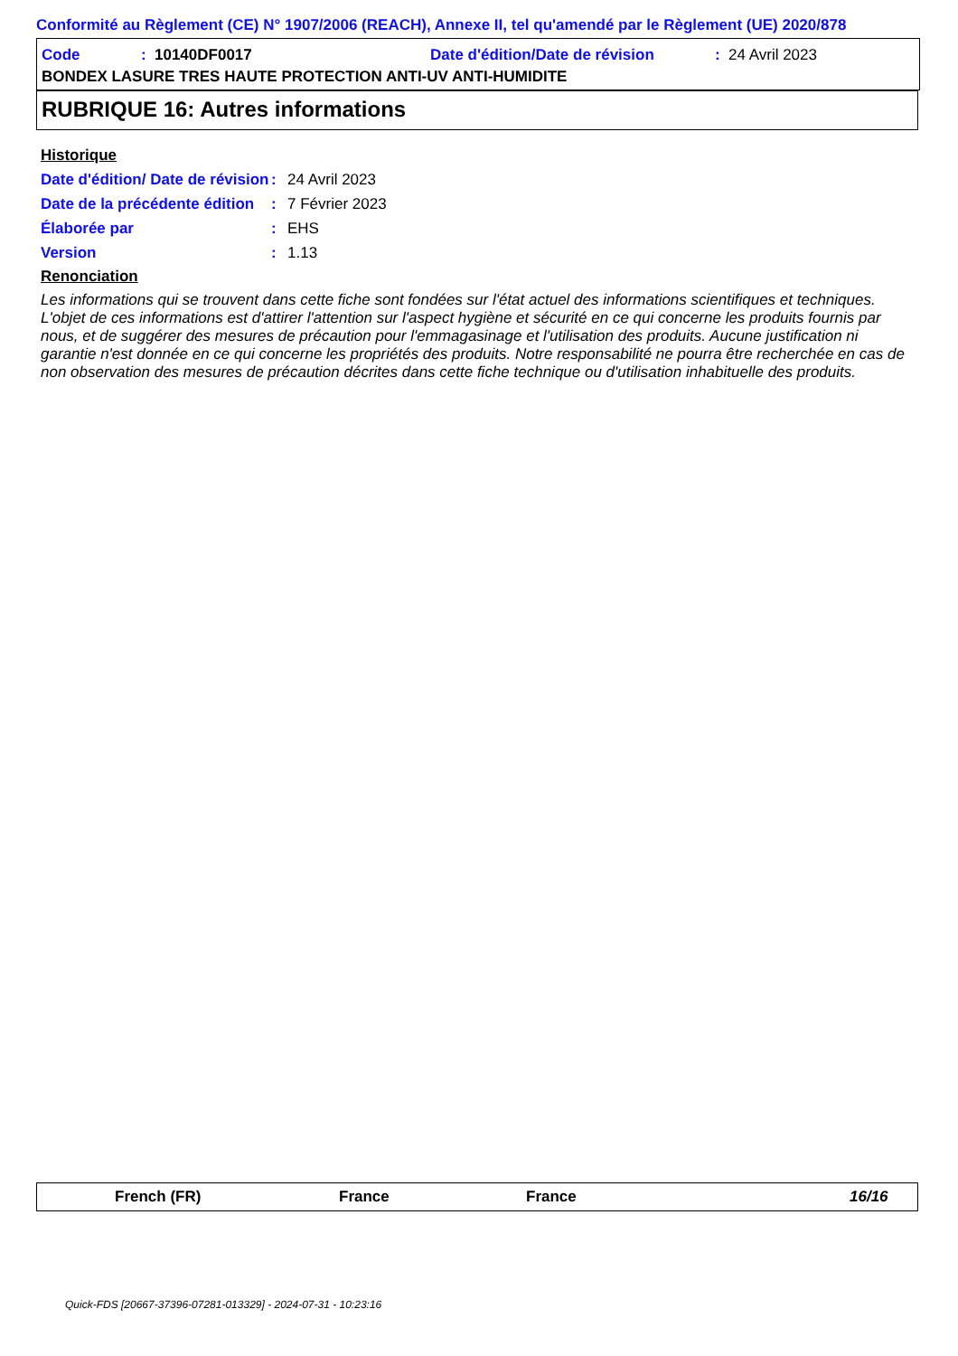Conformité au Règlement (CE) N° 1907/2006 (REACH), Annexe II, tel qu'amendé par le Règlement (UE) 2020/878
Code: 10140DF0017 Date d'édition/Date de révision: 24 Avril 2023
BONDEX LASURE TRES HAUTE PROTECTION ANTI-UV ANTI-HUMIDITE
RUBRIQUE 16: Autres informations
Historique
Date d'édition/ Date de révision: 24 Avril 2023
Date de la précédente édition: 7 Février 2023
Élaborée par: EHS
Version: 1.13
Renonciation
Les informations qui se trouvent dans cette fiche sont fondées sur l'état actuel des informations scientifiques et techniques. L'objet de ces informations est d'attirer l'attention sur l'aspect hygiène et sécurité en ce qui concerne les produits fournis par nous, et de suggérer des mesures de précaution pour l'emmagasinage et l'utilisation des produits. Aucune justification ni garantie n'est donnée en ce qui concerne les propriétés des produits. Notre responsabilité ne pourra être recherchée en cas de non observation des mesures de précaution décrites dans cette fiche technique ou d'utilisation inhabituelle des produits.
French (FR) France France 16/16
Quick-FDS [20667-37396-07281-013329] - 2024-07-31 - 10:23:16